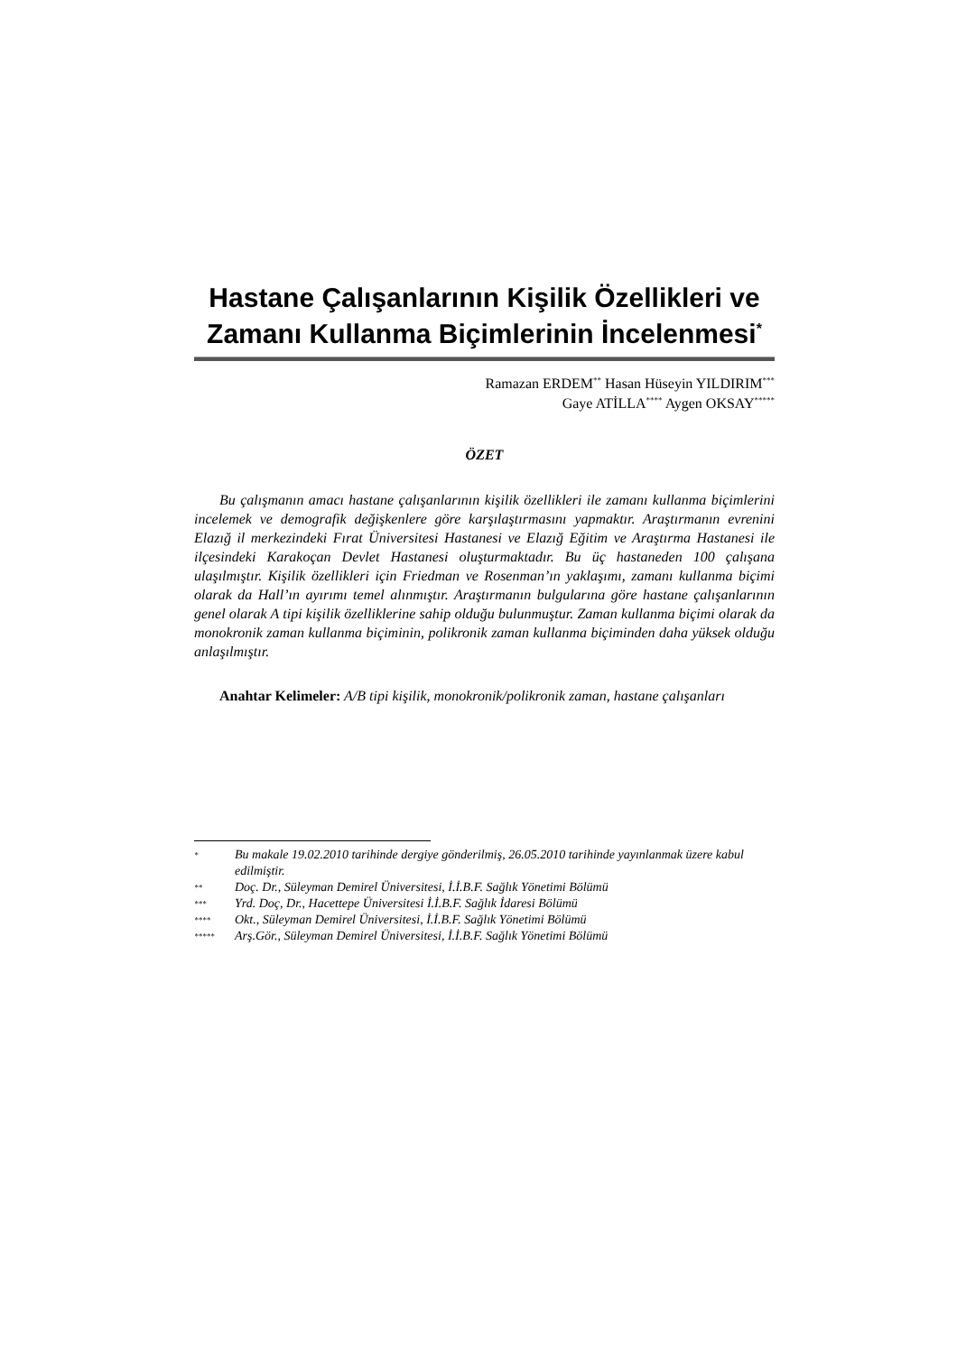Hastane Çalışanlarının Kişilik Özellikleri ve Zamanı Kullanma Biçimlerinin İncelenmesi<sup>*</sup>
Ramazan ERDEM<sup>**</sup> Hasan Hüseyin YILDIRIM<sup>***</sup>
Gaye ATİLLA<sup>****</sup> Aygen OKSAY<sup>*****</sup>
ÖZET
Bu çalışmanın amacı hastane çalışanlarının kişilik özellikleri ile zamanı kullanma biçimlerini incelemek ve demografik değişkenlere göre karşılaştırmasını yapmaktır. Araştırmanın evrenini Elazığ il merkezindeki Fırat Üniversitesi Hastanesi ve Elazığ Eğitim ve Araştırma Hastanesi ile ilçesindeki Karakoçan Devlet Hastanesi oluşturmaktadır. Bu üç hastaneden 100 çalışana ulaşılmıştır. Kişilik özellikleri için Friedman ve Rosenman’ın yaklaşımı, zamanı kullanma biçimi olarak da Hall’ın ayırımı temel alınmıştır. Araştırmanın bulgularına göre hastane çalışanlarının genel olarak A tipi kişilik özelliklerine sahip olduğu bulunmuştur. Zaman kullanma biçimi olarak da monokronik zaman kullanma biçiminin, polikronik zaman kullanma biçiminden daha yüksek olduğu anlaşılmıştır.
Anahtar Kelimeler: A/B tipi kişilik, monokronik/polikronik zaman, hastane çalışanları
* Bu makale 19.02.2010 tarihinde dergiye gönderilmiş, 26.05.2010 tarihinde yayınlanmak üzere kabul edilmiştir.
** Doç. Dr., Süleyman Demirel Üniversitesi, İ.İ.B.F. Sağlık Yönetimi Bölümü
*** Yrd. Doç, Dr., Hacettepe Üniversitesi İ.İ.B.F. Sağlık İdaresi Bölümü
**** Okt., Süleyman Demirel Üniversitesi, İ.İ.B.F. Sağlık Yönetimi Bölümü
***** Arş.Gör., Süleyman Demirel Üniversitesi, İ.İ.B.F. Sağlık Yönetimi Bölümü